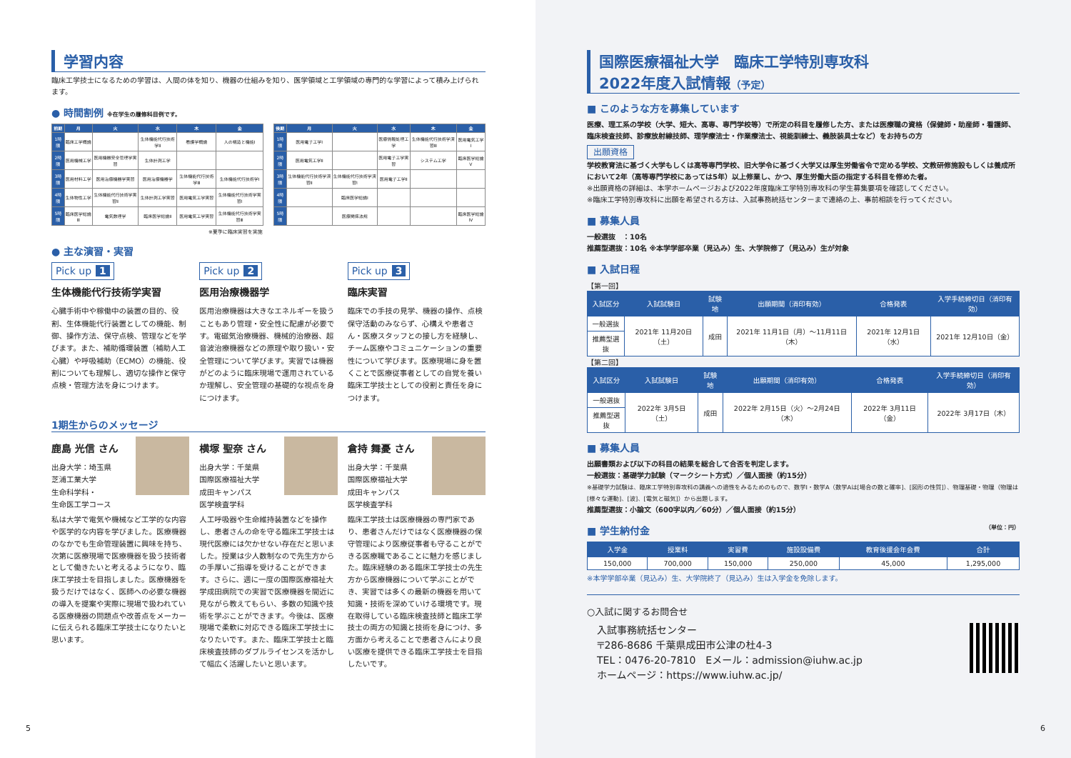学習内容
臨床工学技士になるための学習は、人間の体を知り、機器の仕組みを知り、医学領域と工学領域の専門的な学習によって積み上げられます。
● 時間割例 ※在学生の履修科目例です。
| 前期 | 月 | 火 | 水 | 木 | 金 |
| --- | --- | --- | --- | --- | --- |
| 1時限 | 臨床工学概論 | | 生体機能代行技術学Ⅱ | 看護学概論 | 人の構造と機能Ⅰ |
| 2時限 | 医用機械工学 | 医用機器安全管理学実習 | 生体計測工学 | | |
| 3時限 | 医用材料工学 | 医用治療機器学実習 | 医用治療機器学 | 生体機能代行技術学Ⅲ | 生体機能代行技術学Ⅰ |
| 4時限 | 生体物性工学 | 生体機能代行技術学実習Ⅱ | 生体計測工学実習 | 医用電気工学実習 | 生体機能代行技術学実習Ⅰ |
| 5時限 | 臨床医学総論Ⅲ | 電気数理学 | 臨床医学総論Ⅱ | 医用電気工学実習 | 生体機能代行技術学実習Ⅲ |
| 後期 | 月 | 火 | 水 | 木 | 金 |
| --- | --- | --- | --- | --- | --- |
| 1時限 | 医用電子工学Ⅰ | | 医療情報処理工学 | 生体機能代行技術学演習Ⅲ | 医用電気工学Ⅰ |
| 2時限 | 医用電気工学Ⅱ | | 医用電子工学実習 | システム工学 | 臨床医学総論Ⅴ |
| 3時限 | 生体機能代行技術学演習Ⅱ | 生体機能代行技術学演習Ⅰ | 医用電子工学Ⅱ | | |
| 4時限 | | 臨床医学総論Ⅰ | | | |
| 5時限 | | 医療関係法規 | | | 臨床医学総論Ⅳ |
※夏季に臨床実習を実施
● 主な演習・実習
Pick up 1
生体機能代行技術学実習
心臓手術中や稼働中の装置の目的、役割、生体機能代行装置としての機能、制御、操作方法、保守点検、管理などを学びます。また、補助循環装置（補助人工心臓）や呼吸補助（ECMO）の機能、役割についても理解し、適切な操作と保守点検・管理方法を身につけます。
Pick up 2
医用治療機器学
医用治療機器は大きなエネルギーを扱うこともあり管理・安全性に配慮が必要です。電磁気治療機器、機械的治療器、超音波治療機器などの原理や取り扱い・安全管理について学びます。実習では機器がどのように臨床現場で運用されているか理解し、安全管理の基礎的な視点を身につけます。
Pick up 3
臨床実習
臨床での手技の見学、機器の操作、点検保守活動のみならず、心構えや患者さん・医療スタッフとの接し方を経験し、チーム医療やコミュニケーションの重要性について学びます。医療現場に身を置くことで医療従事者としての自覚を養い臨床工学技士としての役割と責任を身につけます。
1期生からのメッセージ
鹿島 光信 さん
出身大学：埼玉県
芝浦工業大学
生命科学科・
生命医工学コース
私は大学で電気や機械など工学的な内容や医学的な内容を学びました。医療機器のなかでも生命管理装置に興味を持ち、次第に医療現場で医療機器を扱う技術者として働きたいと考えるようになり、臨床工学技士を目指しました。医療機器を扱うだけではなく、医師への必要な機器の導入を提案や実際に現場で扱われている医療機器の問題点や改善点をメーカーに伝えられる臨床工学技士になりたいと思います。
横塚 聖奈 さん
出身大学：千葉県
国際医療福祉大学
成田キャンパス
医学検査学科
人工呼吸器や生命維持装置などを操作し、患者さんの命を守る臨床工学技士は現代医療には欠かせない存在だと思いました。授業は少人数制なので先生方からの手厚いご指導を受けることができます。さらに、週に一度の国際医療福祉大学成田病院での実習で医療機器を間近に見ながら教えてもらい、多数の知識や技術を学ぶことができます。今後は、医療現場で柔軟に対応できる臨床工学技士になりたいです。また、臨床工学技士と臨床検査技師のダブルライセンスを活かして幅広く活躍したいと思います。
倉持 舞憂 さん
出身大学：千葉県
国際医療福祉大学
成田キャンパス
医学検査学科
臨床工学技士は医療機器の専門家であり、患者さんだけではなく医療機器の保守管理により医療従事者も守ることができる医療職であることに魅力を感じました。臨床経験のある臨床工学技士の先生方から医療機器について学ぶことができ、実習では多くの最新の機器を用いて知識・技術を深めていける環境です。現在取得している臨床検査技師と臨床工学技士の両方の知識と技術を身につけ、多方面から考えることで患者さんにより良い医療を提供できる臨床工学技士を目指したいです。
5
国際医療福祉大学　臨床工学特別専攻科
2022年度入試情報（予定）
■ このような方を募集しています
医療、理工系の学校（大学、短大、高専、専門学校等）で所定の科目を履修した方、または医療職の資格（保健師・助産師・看護師、臨床検査技師、診療放射線技師、理学療法士・作業療法士、視能訓練士、義肢装具士など）をお持ちの方
出願資格
学校教育法に基づく大学もしくは高等専門学校、旧大学令に基づく大学又は厚生労働省令で定める学校、文教研修施設もしくは養成所において2年（高等専門学校にあっては5年）以上修業し、かつ、厚生労働大臣の指定する科目を修めた者。
※出願資格の詳細は、本学ホームページおよび2022年度臨床工学特別専攻科の学生募集要項を確認してください。
※臨床工学特別専攻科に出願を希望される方は、入試事務統括センターまで連絡の上、事前相談を行ってください。
■ 募集人員
一般選抜　：10名
推薦型選抜：10名 ※本学学部卒業（見込み）生、大学院修了（見込み）生が対象
■ 入試日程
【第一回】
| 入試区分 | 入試試験日 | 試験地 | 出願期間（消印有効） | 合格発表 | 入学手続締切日（消印有効） |
| --- | --- | --- | --- | --- | --- |
| 一般選抜 | 2021年 11月20日（土） | 成田 | 2021年 11月1日（月）〜11月11日（木） | 2021年 12月1日（水） | 2021年 12月10日（金） |
| 推薦型選抜 | | | | | |
【第二回】
| 入試区分 | 入試試験日 | 試験地 | 出願期間（消印有効） | 合格発表 | 入学手続締切日（消印有効） |
| --- | --- | --- | --- | --- | --- |
| 一般選抜 | 2022年 3月5日（土） | 成田 | 2022年 2月15日（火）〜2月24日（木） | 2022年 3月11日（金） | 2022年 3月17日（木） |
| 推薦型選抜 | | | | | |
■ 募集人員
出願書類および以下の科目の結果を総合して合否を判定します。
一般選抜：基礎学力試験（マークシート方式）／個人面接（約15分）
※基礎学力試験は、臨床工学特別専攻科の講義への適性をみるためのもので、数学Ⅰ・数学A（数学Aは[場合の数と確率]、[図形の性質]）、物理基礎・物理（物理は[様々な運動]、[波]、[電気と磁気]）から出題します。
推薦型選抜：小論文（600字以内／60分）／個人面接（約15分）
■ 学生納付金 （単位：円）
| 入学金 | 授業料 | 実習費 | 施設設備費 | 教育後援会年会費 | 合計 |
| --- | --- | --- | --- | --- | --- |
| 150,000 | 700,000 | 150,000 | 250,000 | 45,000 | 1,295,000 |
※本学学部卒業（見込み）生、大学院終了（見込み）生は入学金を免除します。
○入試に関するお問合せ
入試事務統括センター
〒286-8686 千葉県成田市公津の杜4-3
TEL：0476-20-7810　Eメール：admission@iuhw.ac.jp
ホームページ：https://www.iuhw.ac.jp/
6